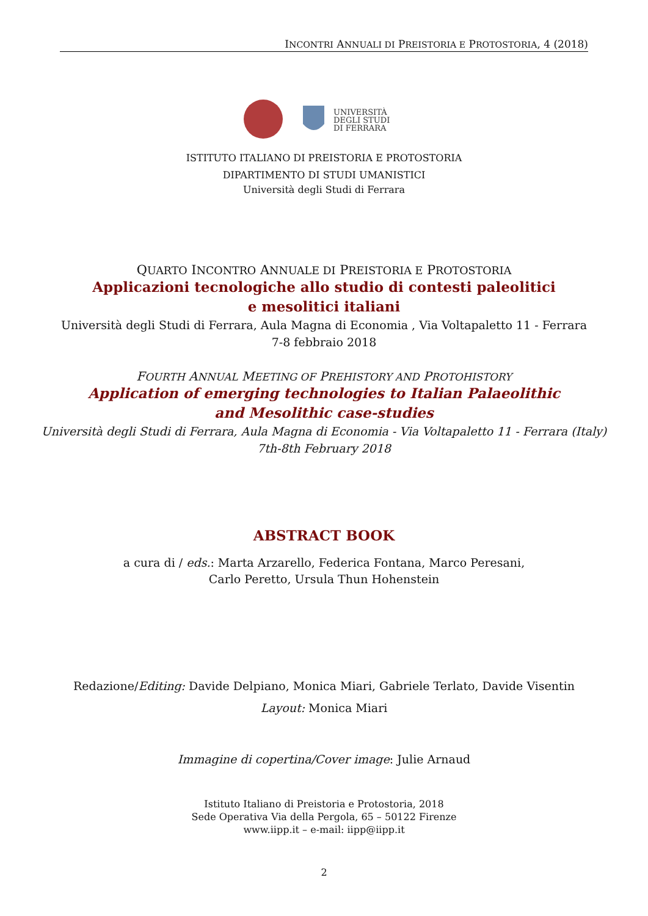INCONTRI ANNUALI DI PREISTORIA E PROTOSTORIA, 4 (2018)
UNIVERSITÀ
DEGLI STUDI
DI FERRARA
ISTITUTO ITALIANO DI PREISTORIA E PROTOSTORIA
DIPARTIMENTO DI STUDI UMANISTICI
Università degli Studi di Ferrara
QUARTO INCONTRO ANNUALE DI PREISTORIA E PROTOSTORIA
Applicazioni tecnologiche allo studio di contesti paleolitici
e mesolitici italiani
Università degli Studi di Ferrara, Aula Magna di Economia , Via Voltapaletto 11 - Ferrara
7-8 febbraio 2018
FOURTH ANNUAL MEETING OF PREHISTORY AND PROTOHISTORY
Application of emerging technologies to Italian Palaeolithic
and Mesolithic case-studies
Università degli Studi di Ferrara, Aula Magna di Economia - Via Voltapaletto 11 - Ferrara (Italy)
7th-8th February 2018
ABSTRACT BOOK
a cura di / eds.: Marta Arzarello, Federica Fontana, Marco Peresani,
Carlo Peretto, Ursula Thun Hohenstein
Redazione/Editing: Davide Delpiano, Monica Miari, Gabriele Terlato, Davide Visentin
Layout: Monica Miari
Immagine di copertina/Cover image: Julie Arnaud
Istituto Italiano di Preistoria e Protostoria, 2018
Sede Operativa Via della Pergola, 65 – 50122 Firenze
www.iipp.it – e-mail: iipp@iipp.it
2